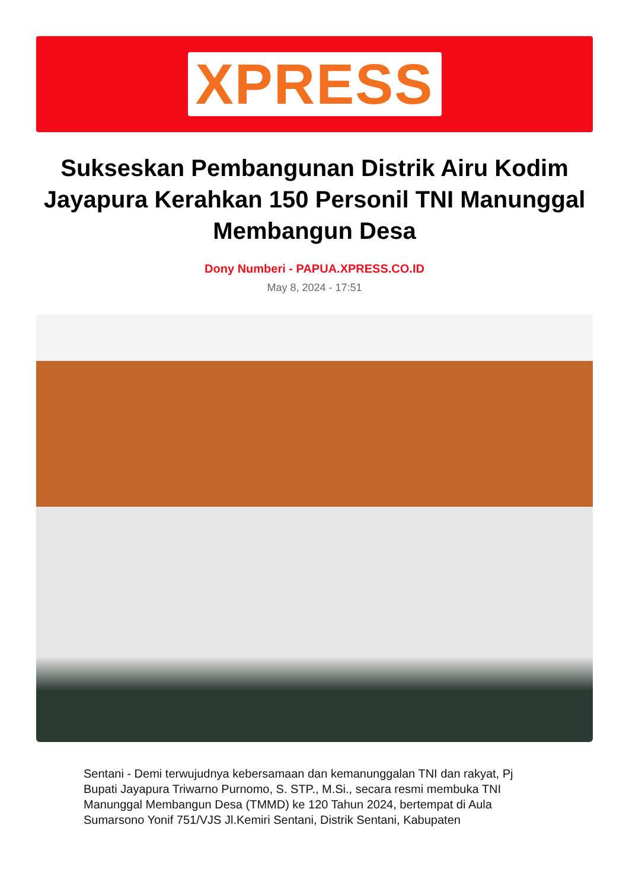XPRESS
Sukseskan Pembangunan Distrik Airu Kodim Jayapura Kerahkan 150 Personil TNI Manunggal Membangun Desa
Dony Numberi - PAPUA.XPRESS.CO.ID
May 8, 2024 - 17:51
Sentani - Demi terwujudnya kebersamaan dan kemanunggalan TNI dan rakyat, Pj Bupati Jayapura Triwarno Purnomo, S. STP., M.Si., secara resmi membuka TNI Manunggal Membangun Desa (TMMD) ke 120 Tahun 2024, bertempat di Aula Sumarsono Yonif 751/VJS Jl.Kemiri Sentani, Distrik Sentani, Kabupaten